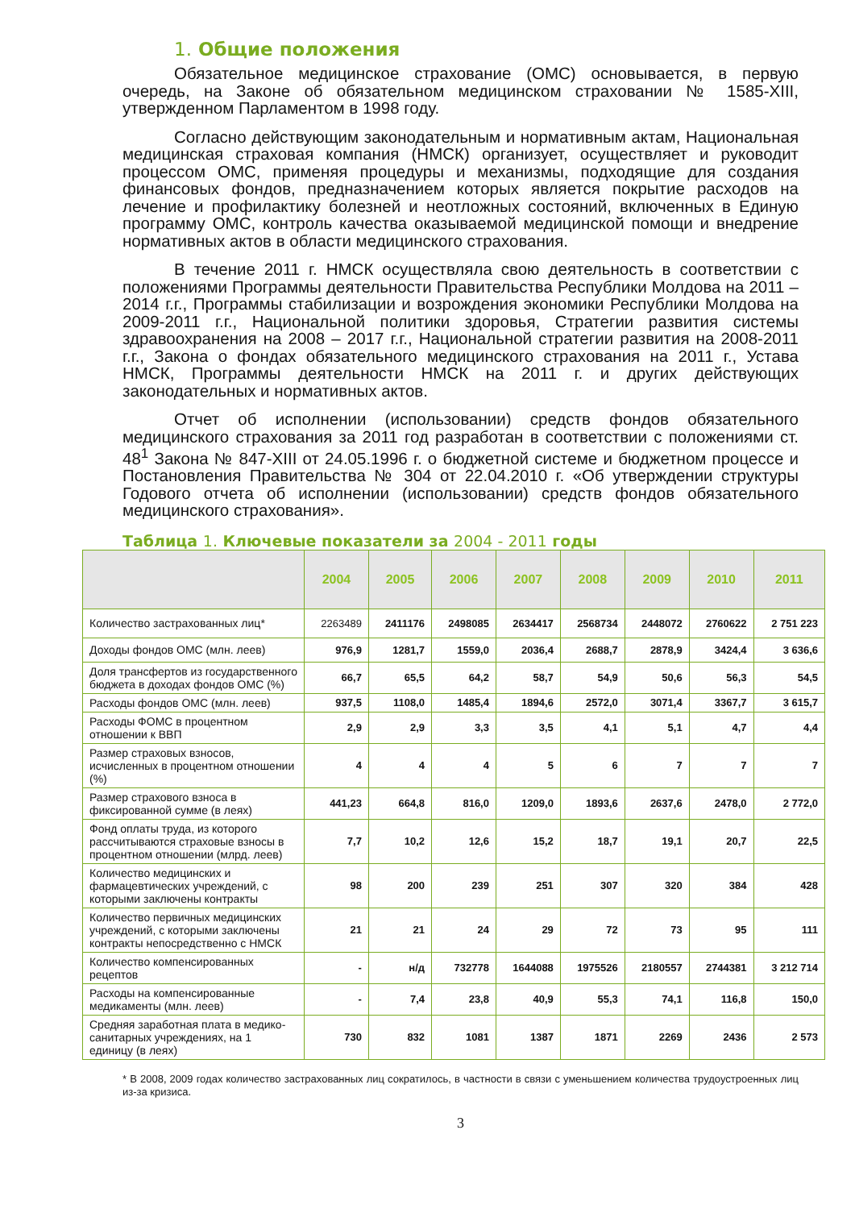1. Общие положения
Обязательное медицинское страхование (ОМС) основывается, в первую очередь, на Законе об обязательном медицинском страховании № 1585-XIII, утвержденном Парламентом в 1998 году.
Согласно действующим законодательным и нормативным актам, Национальная медицинская страховая компания (НМСК) организует, осуществляет и руководит процессом ОМС, применяя процедуры и механизмы, подходящие для создания финансовых фондов, предназначением которых является покрытие расходов на лечение и профилактику болезней и неотложных состояний, включенных в Единую программу ОМС, контроль качества оказываемой медицинской помощи и внедрение нормативных актов в области медицинского страхования.
В течение 2011 г. НМСК осуществляла свою деятельность в соответствии с положениями Программы деятельности Правительства Республики Молдова на 2011 – 2014 г.г., Программы стабилизации и возрождения экономики Республики Молдова на 2009-2011 г.г., Национальной политики здоровья, Стратегии развития системы здравоохранения на 2008 – 2017 г.г., Национальной стратегии развития на 2008-2011 г.г., Закона о фондах обязательного медицинского страхования на 2011 г., Устава НМСК, Программы деятельности НМСК на 2011 г. и других действующих законодательных и нормативных актов.
Отчет об исполнении (использовании) средств фондов обязательного медицинского страхования за 2011 год разработан в соответствии с положениями ст. 48<sup>1</sup> Закона № 847-XIII от 24.05.1996 г. о бюджетной системе и бюджетном процессе и Постановления Правительства № 304 от 22.04.2010 г. «Об утверждении структуры Годового отчета об исполнении (использовании) средств фондов обязательного медицинского страхования».
Таблица 1. Ключевые показатели за 2004 - 2011 годы
| | 2004 | 2005 | 2006 | 2007 | 2008 | 2009 | 2010 | 2011 |
| --- | --- | --- | --- | --- | --- | --- | --- | --- |
| Количество застрахованных лиц* | 2263489 | 2411176 | 2498085 | 2634417 | 2568734 | 2448072 | 2760622 | 2 751 223 |
| Доходы фондов ОМС (млн. леев) | 976,9 | 1281,7 | 1559,0 | 2036,4 | 2688,7 | 2878,9 | 3424,4 | 3 636,6 |
| Доля трансфертов из государственного бюджета в доходах фондов ОМС (%) | 66,7 | 65,5 | 64,2 | 58,7 | 54,9 | 50,6 | 56,3 | 54,5 |
| Расходы фондов ОМС (млн. леев) | 937,5 | 1108,0 | 1485,4 | 1894,6 | 2572,0 | 3071,4 | 3367,7 | 3 615,7 |
| Расходы ФОМС в процентном отношении к ВВП | 2,9 | 2,9 | 3,3 | 3,5 | 4,1 | 5,1 | 4,7 | 4,4 |
| Размер страховых взносов, исчисленных в процентном отношении (%) | 4 | 4 | 4 | 5 | 6 | 7 | 7 | 7 |
| Размер страхового взноса в фиксированной сумме (в леях) | 441,23 | 664,8 | 816,0 | 1209,0 | 1893,6 | 2637,6 | 2478,0 | 2 772,0 |
| Фонд оплаты труда, из которого рассчитываются страховые взносы в процентном отношении (млрд. леев) | 7,7 | 10,2 | 12,6 | 15,2 | 18,7 | 19,1 | 20,7 | 22,5 |
| Количество медицинских и фармацевтических учреждений, с которыми заключены контракты | 98 | 200 | 239 | 251 | 307 | 320 | 384 | 428 |
| Количество первичных медицинских учреждений, с которыми заключены контракты непосредственно с НМСК | 21 | 21 | 24 | 29 | 72 | 73 | 95 | 111 |
| Количество компенсированных рецептов | - | н/д | 732778 | 1644088 | 1975526 | 2180557 | 2744381 | 3 212 714 |
| Расходы на компенсированные медикаменты (млн. леев) | - | 7,4 | 23,8 | 40,9 | 55,3 | 74,1 | 116,8 | 150,0 |
| Средняя заработная плата в медико-санитарных учреждениях, на 1 единицу (в леях) | 730 | 832 | 1081 | 1387 | 1871 | 2269 | 2436 | 2 573 |
* В 2008, 2009 годах количество застрахованных лиц сократилось, в частности в связи с уменьшением количества трудоустроенных лиц из-за кризиса.
3